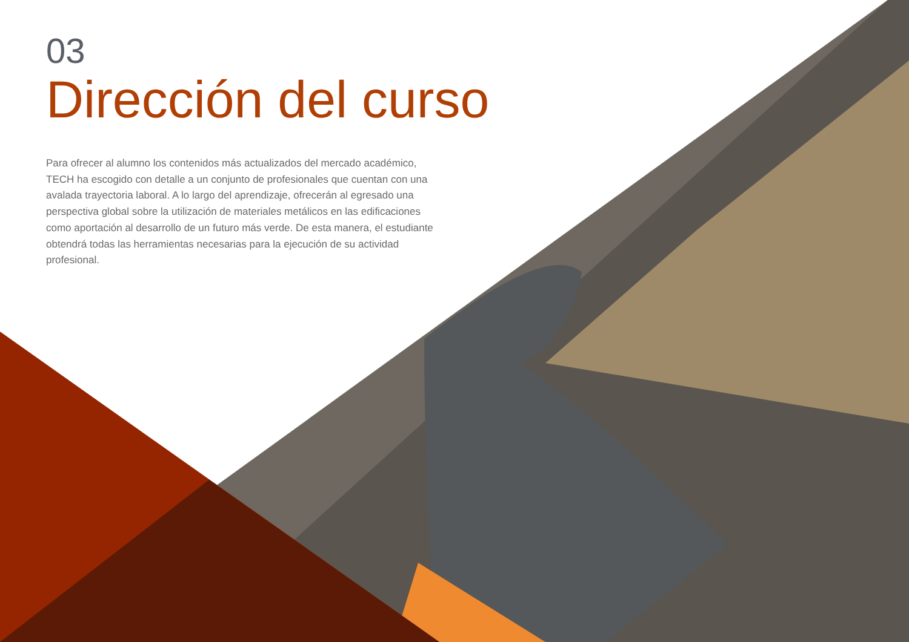03
Dirección del curso
Para ofrecer al alumno los contenidos más actualizados del mercado académico, TECH ha escogido con detalle a un conjunto de profesionales que cuentan con una avalada trayectoria laboral. A lo largo del aprendizaje, ofrecerán al egresado una perspectiva global sobre la utilización de materiales metálicos en las edificaciones como aportación al desarrollo de un futuro más verde. De esta manera, el estudiante obtendrá todas las herramientas necesarias para la ejecución de su actividad profesional.